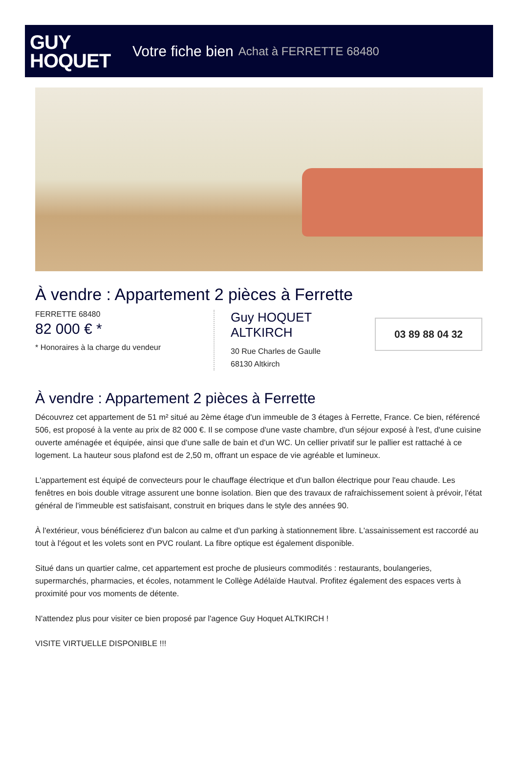GUY
HOQUET
Votre fiche bien Achat à FERRETTE 68480
À vendre : Appartement 2 pièces à Ferrette
FERRETTE 68480
82 000 € *
* Honoraires à la charge du vendeur
Guy HOQUET
ALTKIRCH
30 Rue Charles de Gaulle
68130 Altkirch
03 89 88 04 32
À vendre : Appartement 2 pièces à Ferrette
Découvrez cet appartement de 51 m² situé au 2ème étage d'un immeuble de 3 étages à Ferrette, France. Ce bien, référencé 506, est proposé à la vente au prix de 82 000 €. Il se compose d'une vaste chambre, d'un séjour exposé à l'est, d'une cuisine ouverte aménagée et équipée, ainsi que d'une salle de bain et d'un WC. Un cellier privatif sur le pallier est rattaché à ce logement. La hauteur sous plafond est de 2,50 m, offrant un espace de vie agréable et lumineux.
L'appartement est équipé de convecteurs pour le chauffage électrique et d'un ballon électrique pour l'eau chaude. Les fenêtres en bois double vitrage assurent une bonne isolation. Bien que des travaux de rafraichissement soient à prévoir, l'état général de l'immeuble est satisfaisant, construit en briques dans le style des années 90.
À l'extérieur, vous bénéficierez d'un balcon au calme et d'un parking à stationnement libre. L'assainissement est raccordé au tout à l'égout et les volets sont en PVC roulant. La fibre optique est également disponible.
Situé dans un quartier calme, cet appartement est proche de plusieurs commodités : restaurants, boulangeries, supermarchés, pharmacies, et écoles, notamment le Collège Adélaïde Hautval. Profitez également des espaces verts à proximité pour vos moments de détente.
N'attendez plus pour visiter ce bien proposé par l'agence Guy Hoquet ALTKIRCH !
VISITE VIRTUELLE DISPONIBLE !!!